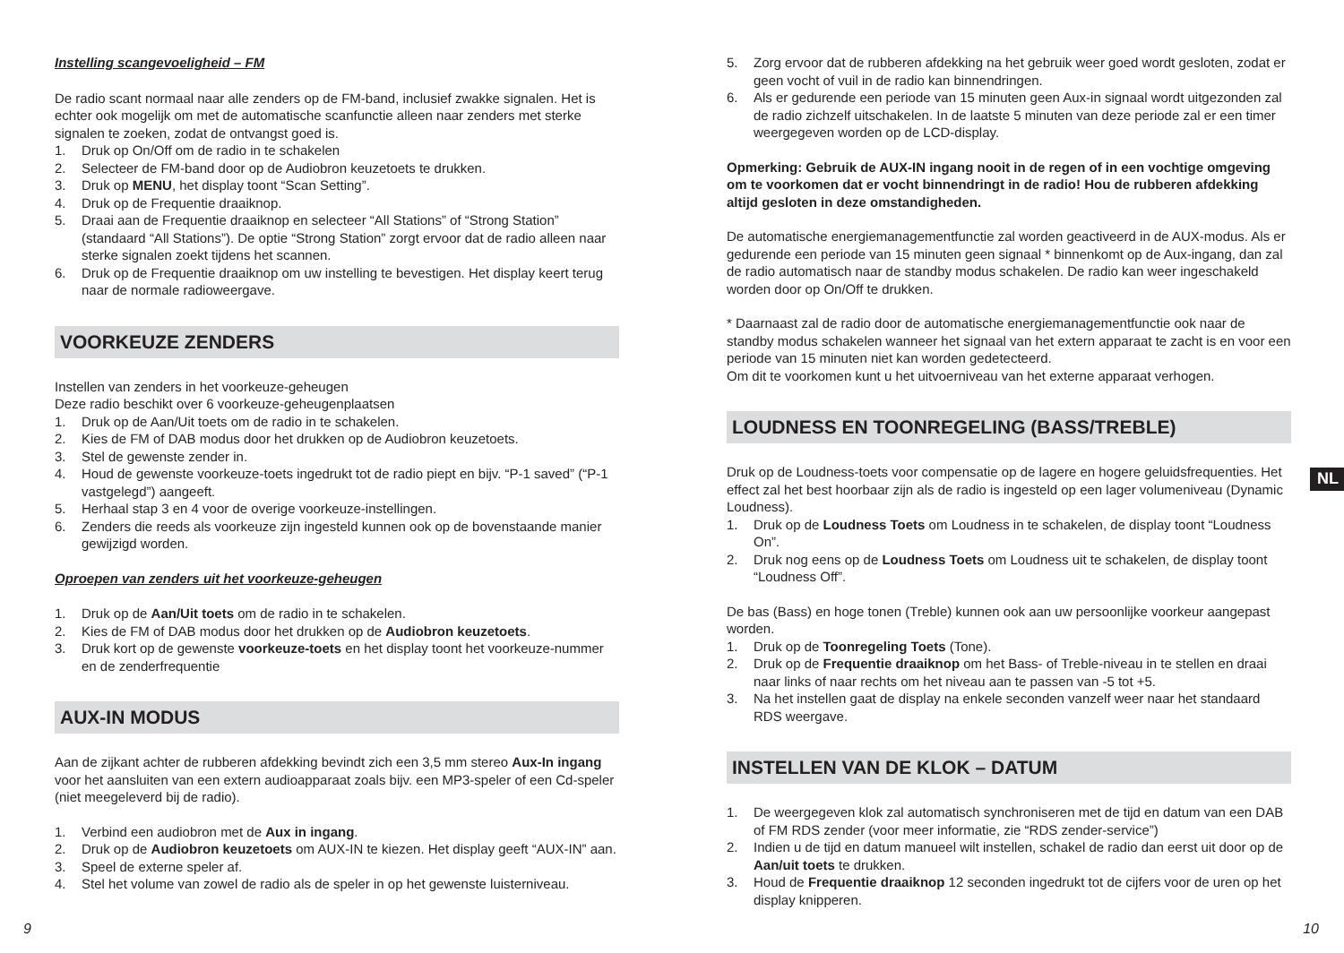Instelling scangevoeligheid – FM
De radio scant normaal naar alle zenders op de FM-band, inclusief zwakke signalen. Het is echter ook mogelijk om met de automatische scanfunctie alleen naar zenders met sterke signalen te zoeken, zodat de ontvangst goed is.
1. Druk op On/Off om de radio in te schakelen
2. Selecteer de FM-band door op de Audiobron keuzetoets te drukken.
3. Druk op MENU, het display toont “Scan Setting”.
4. Druk op de Frequentie draaiknop.
5. Draai aan de Frequentie draaiknop en selecteer “All Stations” of “Strong Station” (standaard “All Stations”). De optie “Strong Station” zorgt ervoor dat de radio alleen naar sterke signalen zoekt tijdens het scannen.
6. Druk op de Frequentie draaiknop om uw instelling te bevestigen. Het display keert terug naar de normale radioweergave.
VOORKEUZE ZENDERS
Instellen van zenders in het voorkeuze-geheugen
Deze radio beschikt over 6 voorkeuze-geheugenplaatsen
1. Druk op de Aan/Uit toets om de radio in te schakelen.
2. Kies de FM of DAB modus door het drukken op de Audiobron keuzetoets.
3. Stel de gewenste zender in.
4. Houd de gewenste voorkeuze-toets ingedrukt tot de radio piept en bijv. “P-1 saved” (“P-1 vastgelegd”) aangeeft.
5. Herhaal stap 3 en 4 voor de overige voorkeuze-instellingen.
6. Zenders die reeds als voorkeuze zijn ingesteld kunnen ook op de bovenstaande manier gewijzigd worden.
Oproepen van zenders uit het voorkeuze-geheugen
1. Druk op de Aan/Uit toets om de radio in te schakelen.
2. Kies de FM of DAB modus door het drukken op de Audiobron keuzetoets.
3. Druk kort op de gewenste voorkeuze-toets en het display toont het voorkeuze-nummer en de zenderfrequentie
AUX-IN MODUS
Aan de zijkant achter de rubberen afdekking bevindt zich een 3,5 mm stereo Aux-In ingang voor het aansluiten van een extern audioapparaat zoals bijv. een MP3-speler of een Cd-speler (niet meegeleverd bij de radio).
1. Verbind een audiobron met de Aux in ingang.
2. Druk op de Audiobron keuzetoets om AUX-IN te kiezen. Het display geeft “AUX-IN” aan.
3. Speel de externe speler af.
4. Stel het volume van zowel de radio als de speler in op het gewenste luisterniveau.
5. Zorg ervoor dat de rubberen afdekking na het gebruik weer goed wordt gesloten, zodat er geen vocht of vuil in de radio kan binnendringen.
6. Als er gedurende een periode van 15 minuten geen Aux-in signaal wordt uitgezonden zal de radio zichzelf uitschakelen. In de laatste 5 minuten van deze periode zal er een timer weergegeven worden op de LCD-display.
Opmerking: Gebruik de AUX-IN ingang nooit in de regen of in een vochtige omgeving om te voorkomen dat er vocht binnendringt in de radio! Hou de rubberen afdekking altijd gesloten in deze omstandigheden.
De automatische energiemanagementfunctie zal worden geactiveerd in de AUX-modus. Als er gedurende een periode van 15 minuten geen signaal * binnenkomt op de Aux-ingang, dan zal de radio automatisch naar de standby modus schakelen. De radio kan weer ingeschakeld worden door op On/Off te drukken.
* Daarnaast zal de radio door de automatische energiemanagementfunctie ook naar de standby modus schakelen wanneer het signaal van het extern apparaat te zacht is en voor een periode van 15 minuten niet kan worden gedetecteerd.
Om dit te voorkomen kunt u het uitvoerniveau van het externe apparaat verhogen.
LOUDNESS EN TOONREGELING (BASS/TREBLE)
Druk op de Loudness-toets voor compensatie op de lagere en hogere geluidsfrequenties. Het effect zal het best hoorbaar zijn als de radio is ingesteld op een lager volumeniveau (Dynamic Loudness).
1. Druk op de Loudness Toets om Loudness in te schakelen, de display toont “Loudness On”.
2. Druk nog eens op de Loudness Toets om Loudness uit te schakelen, de display toont “Loudness Off”.
De bas (Bass) en hoge tonen (Treble) kunnen ook aan uw persoonlijke voorkeur aangepast worden.
1. Druk op de Toonregeling Toets (Tone).
2. Druk op de Frequentie draaiknop om het Bass- of Treble-niveau in te stellen en draai naar links of naar rechts om het niveau aan te passen van -5 tot +5.
3. Na het instellen gaat de display na enkele seconden vanzelf weer naar het standaard RDS weergave.
INSTELLEN VAN DE KLOK – DATUM
1. De weergegeven klok zal automatisch synchroniseren met de tijd en datum van een DAB of FM RDS zender (voor meer informatie, zie “RDS zender-service”)
2. Indien u de tijd en datum manueel wilt instellen, schakel de radio dan eerst uit door op de Aan/uit toets te drukken.
3. Houd de Frequentie draaiknop 12 seconden ingedrukt tot de cijfers voor de uren op het display knipperen.
NL
9 10